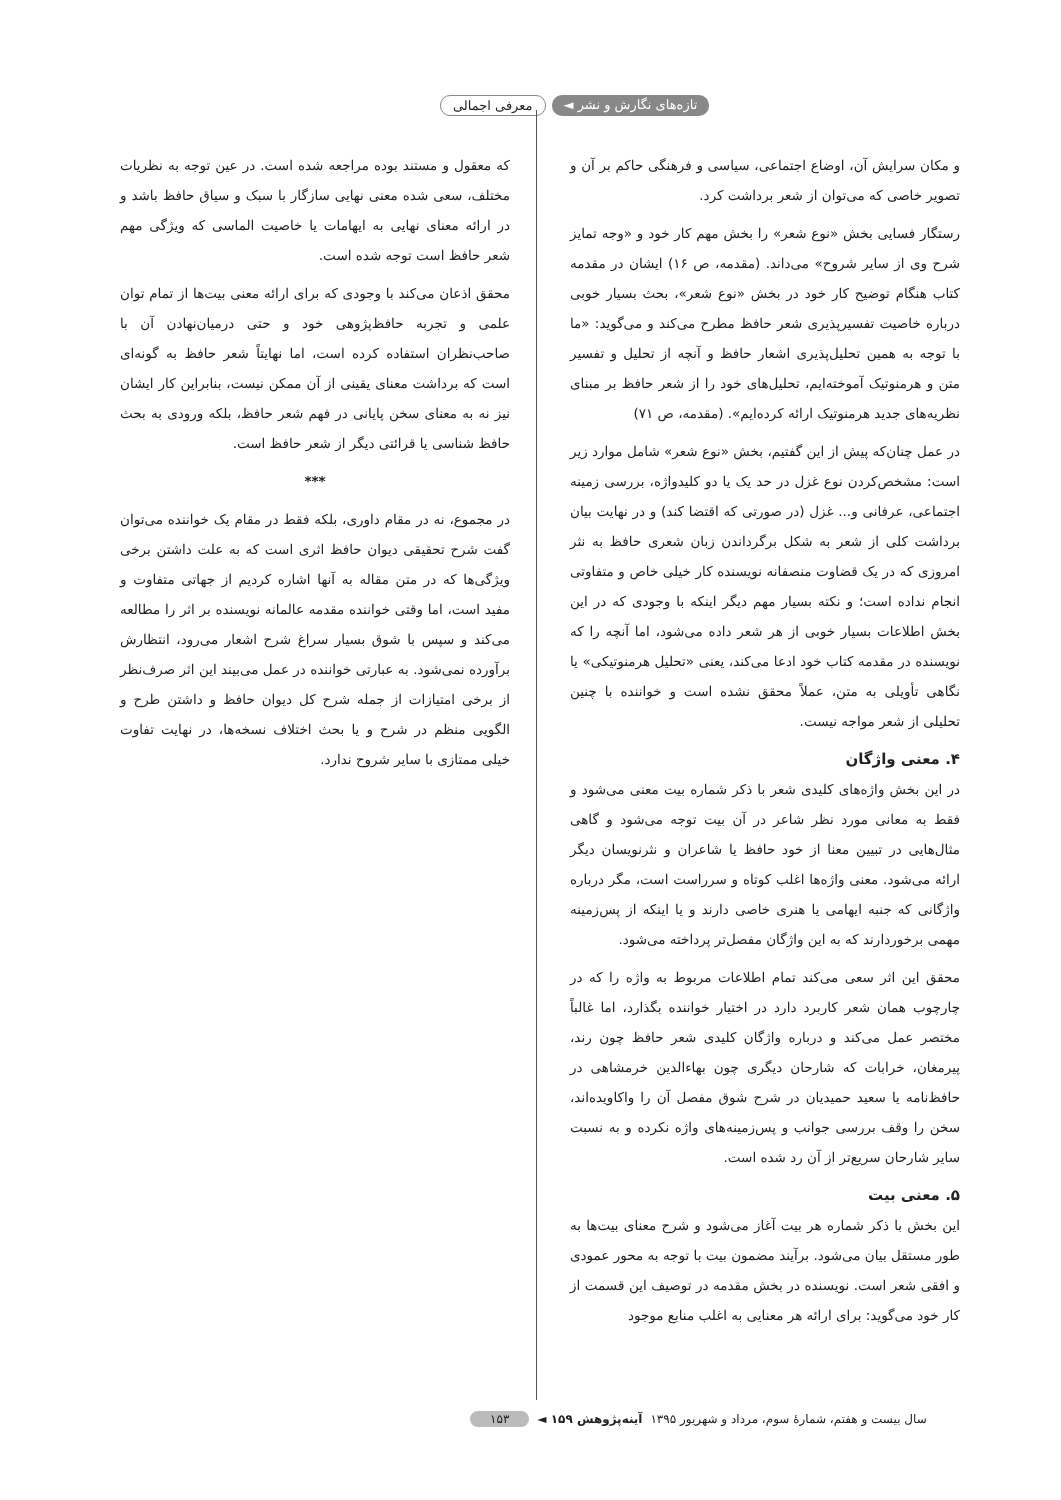تازه‌های نگارش و نشر ◄ معرفی اجمالی
و مکان سرایش آن، اوضاع اجتماعی، سیاسی و فرهنگی حاکم بر آن و تصویر خاصی که می‌توان از شعر برداشت کرد.
رستگار فسایی بخش «نوع شعر» را بخش مهم کار خود و «وجه تمایز شرح وی از سایر شروح» می‌داند. (مقدمه، ص ۱۶) ایشان در مقدمه کتاب هنگام توضیح کار خود در بخش «نوع شعر»، بحث بسیار خوبی درباره خاصیت تفسیرپذیری شعر حافظ مطرح می‌کند و می‌گوید: «ما با توجه به همین تحلیل‌پذیری اشعار حافظ و آنچه از تحلیل و تفسیر متن و هرمنوتیک آموخته‌ایم، تحلیل‌های خود را از شعر حافظ بر مبنای نظریه‌های جدید هرمنوتیک ارائه کرده‌ایم». (مقدمه، ص ۷۱)
در عمل چنان‌که پیش از این گفتیم، بخش «نوع شعر» شامل موارد زیر است: مشخص‌کردن نوع غزل در حد یک یا دو کلیدواژه، بررسی زمینه اجتماعی، عرفانی و... غزل (در صورتی که اقتضا کند) و در نهایت بیان برداشت کلی از شعر به شکل برگرداندن زبان شعری حافظ به نثر امروزی که در یک قضاوت منصفانه نویسنده کار خیلی خاص و متفاوتی انجام نداده است؛ و نکته بسیار مهم دیگر اینکه با وجودی که در این بخش اطلاعات بسیار خوبی از هر شعر داده می‌شود، اما آنچه را که نویسنده در مقدمه کتاب خود ادعا می‌کند، یعنی «تحلیل هرمنوتیکی» یا نگاهی تأویلی به متن، عملاً محقق نشده است و خواننده با چنین تحلیلی از شعر مواجه نیست.
۴. معنی واژگان
در این بخش واژه‌های کلیدی شعر با ذکر شماره بیت معنی می‌شود و فقط به معانی مورد نظر شاعر در آن بیت توجه می‌شود و گاهی مثال‌هایی در تبیین معنا از خود حافظ یا شاعران و نثرنویسان دیگر ارائه می‌شود. معنی واژه‌ها اغلب کوتاه و سرراست است، مگر درباره واژگانی که جنبه ایهامی یا هنری خاصی دارند و یا اینکه از پس‌زمینه مهمی برخوردارند که به این واژگان مفصل‌تر پرداخته می‌شود.
محقق این اثر سعی می‌کند تمام اطلاعات مربوط به واژه را که در چارچوب همان شعر کاربرد دارد در اختیار خواننده بگذارد، اما غالباً مختصر عمل می‌کند و درباره واژگان کلیدی شعر حافظ چون رند، پیرمغان، خرابات که شارحان دیگری چون بهاءالدین خرمشاهی در حافظ‌نامه یا سعید حمیدیان در شرح شوق مفصل آن را واکاویده‌اند، سخن را وقف بررسی جوانب و پس‌زمینه‌های واژه نکرده و به نسبت سایر شارحان سریع‌تر از آن رد شده است.
۵. معنی بیت
این بخش با ذکر شماره هر بیت آغاز می‌شود و شرح معنای بیت‌ها به طور مستقل بیان می‌شود. برآیند مضمون بیت با توجه به محور عمودی و افقی شعر است. نویسنده در بخش مقدمه در توصیف این قسمت از کار خود می‌گوید: برای ارائه هر معنایی به اغلب منابع موجود
که معقول و مستند بوده مراجعه شده است. در عین توجه به نظریات مختلف، سعی شده معنی نهایی سازگار با سبک و سیاق حافظ باشد و در ارائه معنای نهایی به ایهامات یا خاصیت الماسی که ویژگی مهم شعر حافظ است توجه شده است.
محقق اذعان می‌کند با وجودی که برای ارائه معنی بیت‌ها از تمام توان علمی و تجربه حافظ‌پژوهی خود و حتی درمیان‌نهادن آن با صاحب‌نظران استفاده کرده است، اما نهایتاً شعر حافظ به گونه‌ای است که برداشت معنای یقینی از آن ممکن نیست، بنابراین کار ایشان نیز نه به معنای سخن پایانی در فهم شعر حافظ، بلکه ورودی به بحث حافظ شناسی یا قرائتی دیگر از شعر حافظ است.
***
در مجموع، نه در مقام داوری، بلکه فقط در مقام یک خواننده می‌توان گفت شرح تحقیقی دیوان حافظ اثری است که به علت داشتن برخی ویژگی‌ها که در متن مقاله به آنها اشاره کردیم از جهاتی متفاوت و مفید است، اما وقتی خواننده مقدمه عالمانه نویسنده بر اثر را مطالعه می‌کند و سپس با شوق بسیار سراغ شرح اشعار می‌رود، انتظارش برآورده نمی‌شود. به عبارتی خواننده در عمل می‌بیند این اثر صرف‌نظر از برخی امتیازات از جمله شرح کل دیوان حافظ و داشتن طرح و الگویی منظم در شرح و یا بحث اختلاف نسخه‌ها، در نهایت تفاوت خیلی ممتازی با سایر شروح ندارد.
سال بیست و هفتم، شمارۀ سوم، مرداد و شهریور ۱۳۹۵ آینه‌پژوهش ۱۵۹ ◄ ۱۵۳